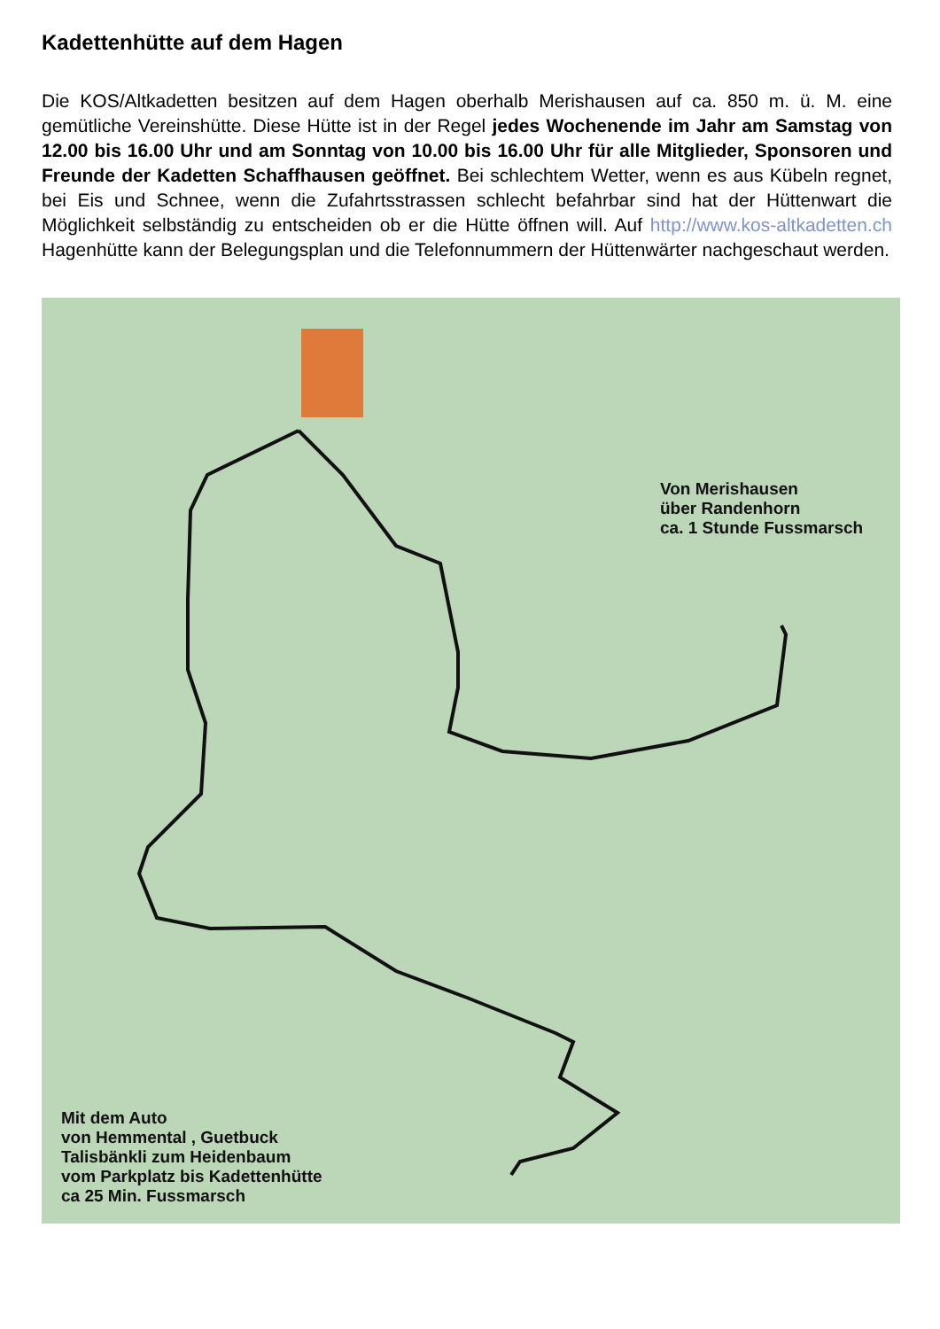Kadettenhütte auf dem Hagen
Die KOS/Altkadetten besitzen auf dem Hagen oberhalb Merishausen auf ca. 850 m. ü. M. eine gemütliche Vereinshütte. Diese Hütte ist in der Regel jedes Wochenende im Jahr am Samstag von 12.00 bis 16.00 Uhr und am Sonntag von 10.00 bis 16.00 Uhr für alle Mitglieder, Sponsoren und Freunde der Kadetten Schaffhausen geöffnet. Bei schlechtem Wetter, wenn es aus Kübeln regnet, bei Eis und Schnee, wenn die Zufahrtsstrassen schlecht befahrbar sind hat der Hüttenwart die Möglichkeit selbständig zu entscheiden ob er die Hütte öffnen will. Auf http://www.kos-altkadetten.ch Hagenhütte kann der Belegungsplan und die Telefonnummern der Hüttenwärter nachgeschaut werden.
Von Merishausen
über Randenhorn
ca. 1 Stunde Fussmarsch
Mit dem Auto
von Hemmental , Guetbuck
Talisbänkli zum Heidenbaum
vom Parkplatz bis Kadettenhütte
ca 25 Min. Fussmarsch